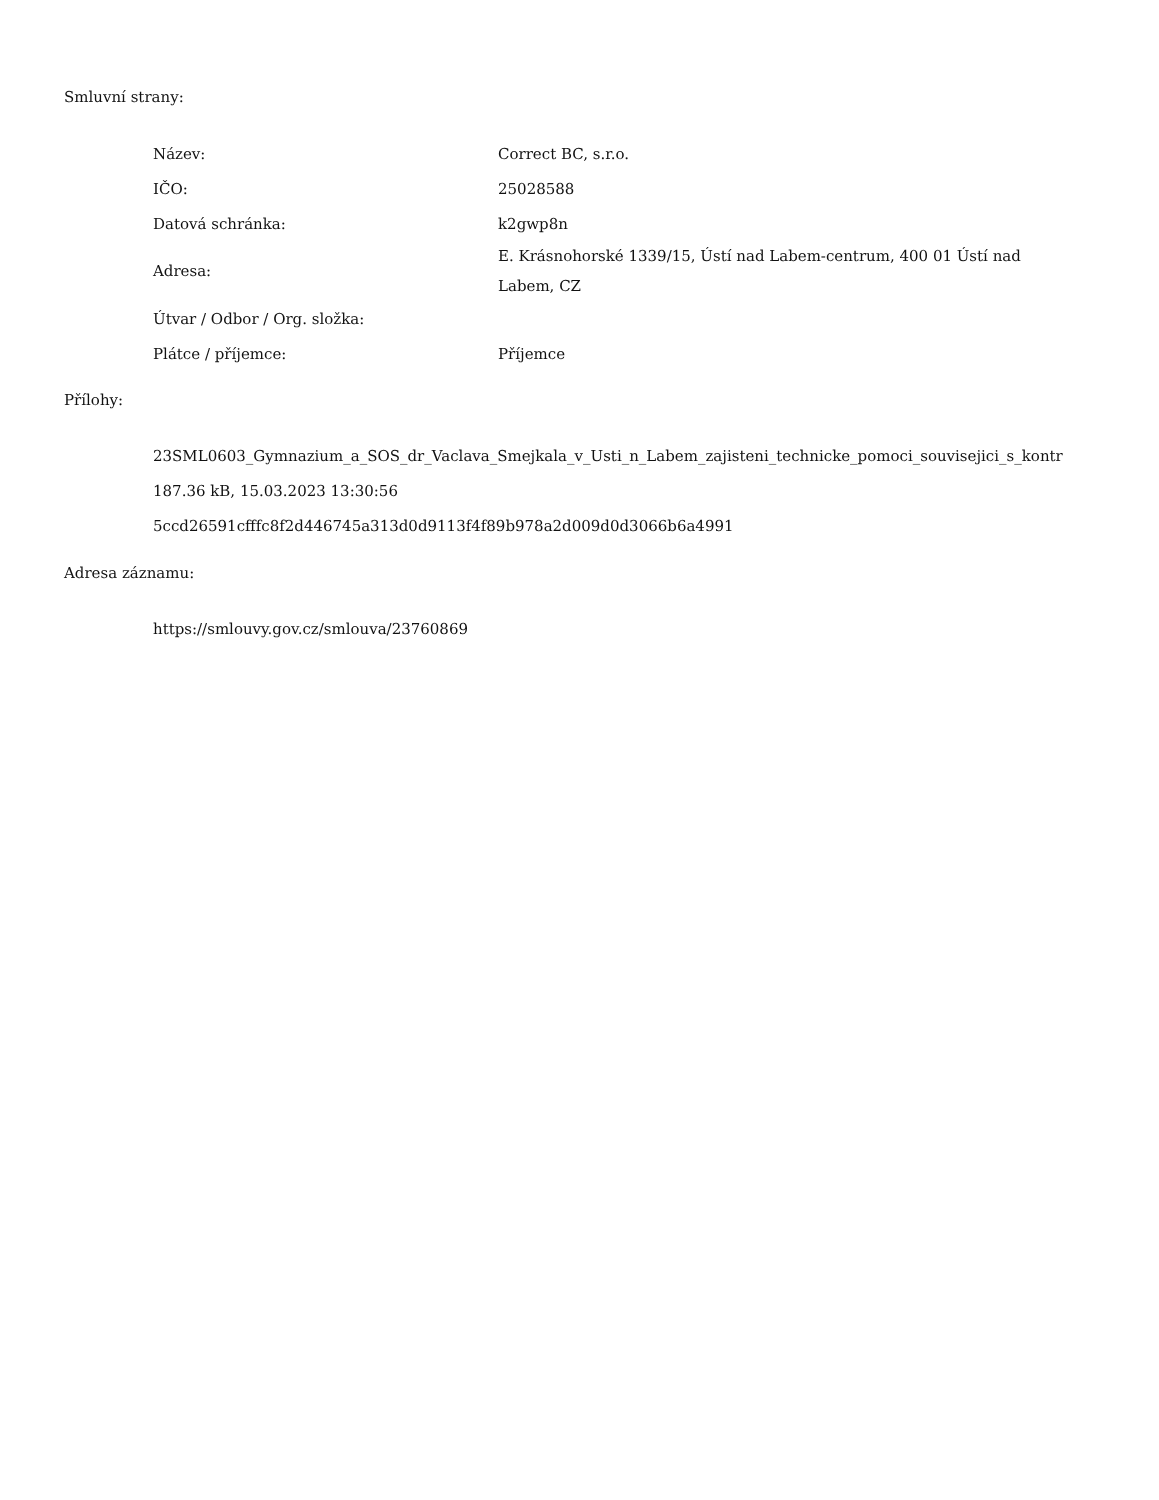Smluvní strany:
| Název: | Correct BC, s.r.o. |
| IČO: | 25028588 |
| Datová schránka: | k2gwp8n |
| Adresa: | E. Krásnohorské 1339/15, Ústí nad Labem-centrum, 400 01 Ústí nad Labem, CZ |
| Útvar / Odbor / Org. složka: | |
| Plátce / příjemce: | Příjemce |
Přílohy:
23SML0603_Gymnazium_a_SOS_dr_Vaclava_Smejkala_v_Usti_n_Labem_zajisteni_technicke_pomoci_souvisejici_s_kontr
187.36 kB, 15.03.2023 13:30:56
5ccd26591cfffc8f2d446745a313d0d9113f4f89b978a2d009d0d3066b6a4991
Adresa záznamu:
https://smlouvy.gov.cz/smlouva/23760869